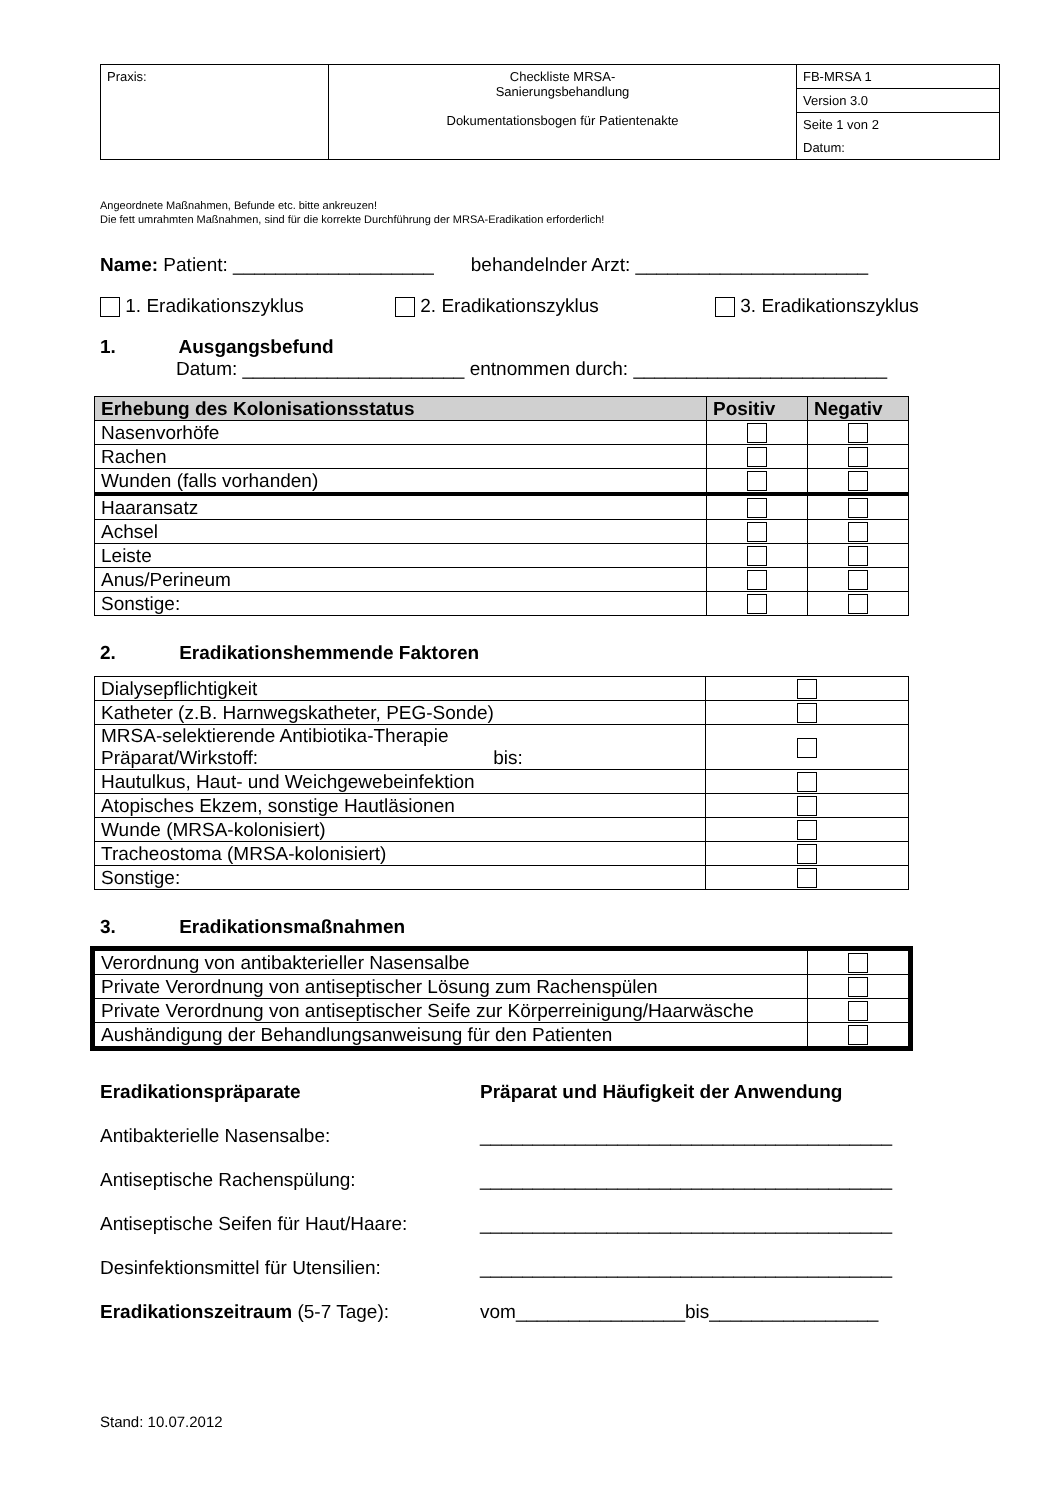| Praxis: | Checkliste MRSA- Sanierungsbehandlung Dokumentationsbogen für Patientenakte | FB-MRSA 1 |
| | | Version 3.0 |
| | | Seite 1 von 2 |
| | | Datum: |
Angeordnete Maßnahmen, Befunde etc. bitte ankreuzen!
Die fett umrahmten Maßnahmen, sind für die korrekte Durchführung der MRSA-Eradikation erforderlich!
Name: Patient: ___________________ behandelnder Arzt: ______________________
1. Eradikationszyklus 2. Eradikationszyklus 3. Eradikationszyklus
1. Ausgangsbefund
Datum: _____________________ entnommen durch: ________________________
| Erhebung des Kolonisationsstatus | Positiv | Negativ |
| --- | --- | --- |
| Nasenvorhöfe | | |
| Rachen | | |
| Wunden (falls vorhanden) | | |
| Haaransatz | | |
| Achsel | | |
| Leiste | | |
| Anus/Perineum | | |
| Sonstige: | | |
2. Eradikationshemmende Faktoren
| Dialysepflichtigkeit | |
| Katheter (z.B. Harnwegskatheter, PEG-Sonde) | |
| MRSA-selektierende Antibiotika-Therapie Präparat/Wirkstoff: bis: | |
| Hautulkus, Haut- und Weichgewebeinfektion | |
| Atopisches Ekzem, sonstige Hautläsionen | |
| Wunde (MRSA-kolonisiert) | |
| Tracheostoma (MRSA-kolonisiert) | |
| Sonstige: | |
3. Eradikationsmaßnahmen
| Verordnung von antibakterieller Nasensalbe | |
| Private Verordnung von antiseptischer Lösung zum Rachenspülen | |
| Private Verordnung von antiseptischer Seife zur Körperreinigung/Haarwäsche | |
| Aushändigung der Behandlungsanweisung für den Patienten | |
Eradikationspräparate Präparat und Häufigkeit der Anwendung
Antibakterielle Nasensalbe: _______________________________________
Antiseptische Rachenspülung: _______________________________________
Antiseptische Seifen für Haut/Haare: _______________________________________
Desinfektionsmittel für Utensilien: _______________________________________
Eradikationszeitraum (5-7 Tage): vom________________bis________________
Stand: 10.07.2012